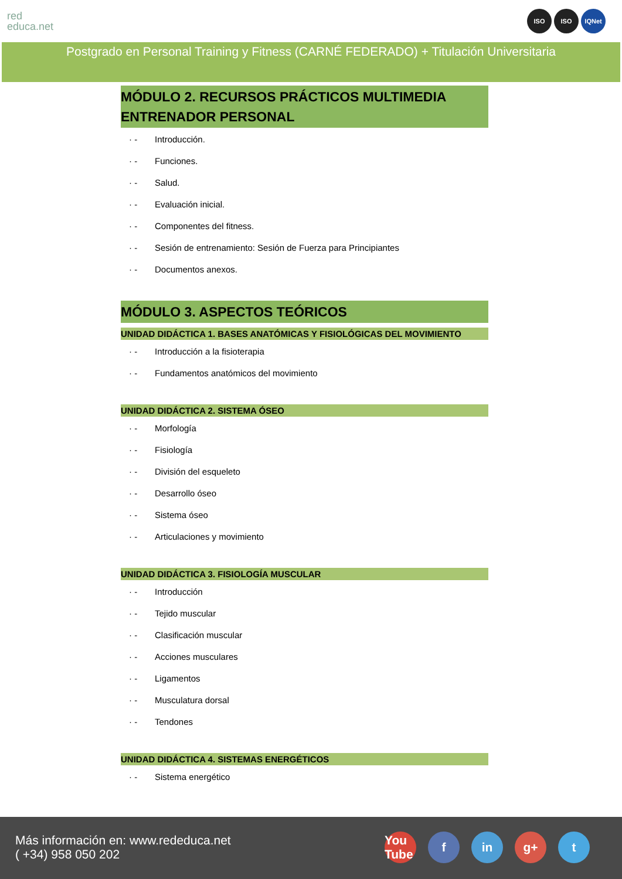red
educa.net
ISO ISO IQNet
Postgrado en Personal Training y Fitness (CARNÉ FEDERADO) + Titulación Universitaria
MÓDULO 2. RECURSOS PRÁCTICOS MULTIMEDIA ENTRENADOR PERSONAL
· - Introducción.
· - Funciones.
· - Salud.
· - Evaluación inicial.
· - Componentes del fitness.
· - Sesión de entrenamiento: Sesión de Fuerza para Principiantes
· - Documentos anexos.
MÓDULO 3. ASPECTOS TEÓRICOS
UNIDAD DIDÁCTICA 1. BASES ANATÓMICAS Y FISIOLÓGICAS DEL MOVIMIENTO
· - Introducción a la fisioterapia
· - Fundamentos anatómicos del movimiento
UNIDAD DIDÁCTICA 2. SISTEMA ÓSEO
· - Morfología
· - Fisiología
· - División del esqueleto
· - Desarrollo óseo
· - Sistema óseo
· - Articulaciones y movimiento
UNIDAD DIDÁCTICA 3. FISIOLOGÍA MUSCULAR
· - Introducción
· - Tejido muscular
· - Clasificación muscular
· - Acciones musculares
· - Ligamentos
· - Musculatura dorsal
· - Tendones
UNIDAD DIDÁCTICA 4. SISTEMAS ENERGÉTICOS
· - Sistema energético
Más información en: www.rededuca.net
( +34) 958 050 202
You Tube f in g+ t